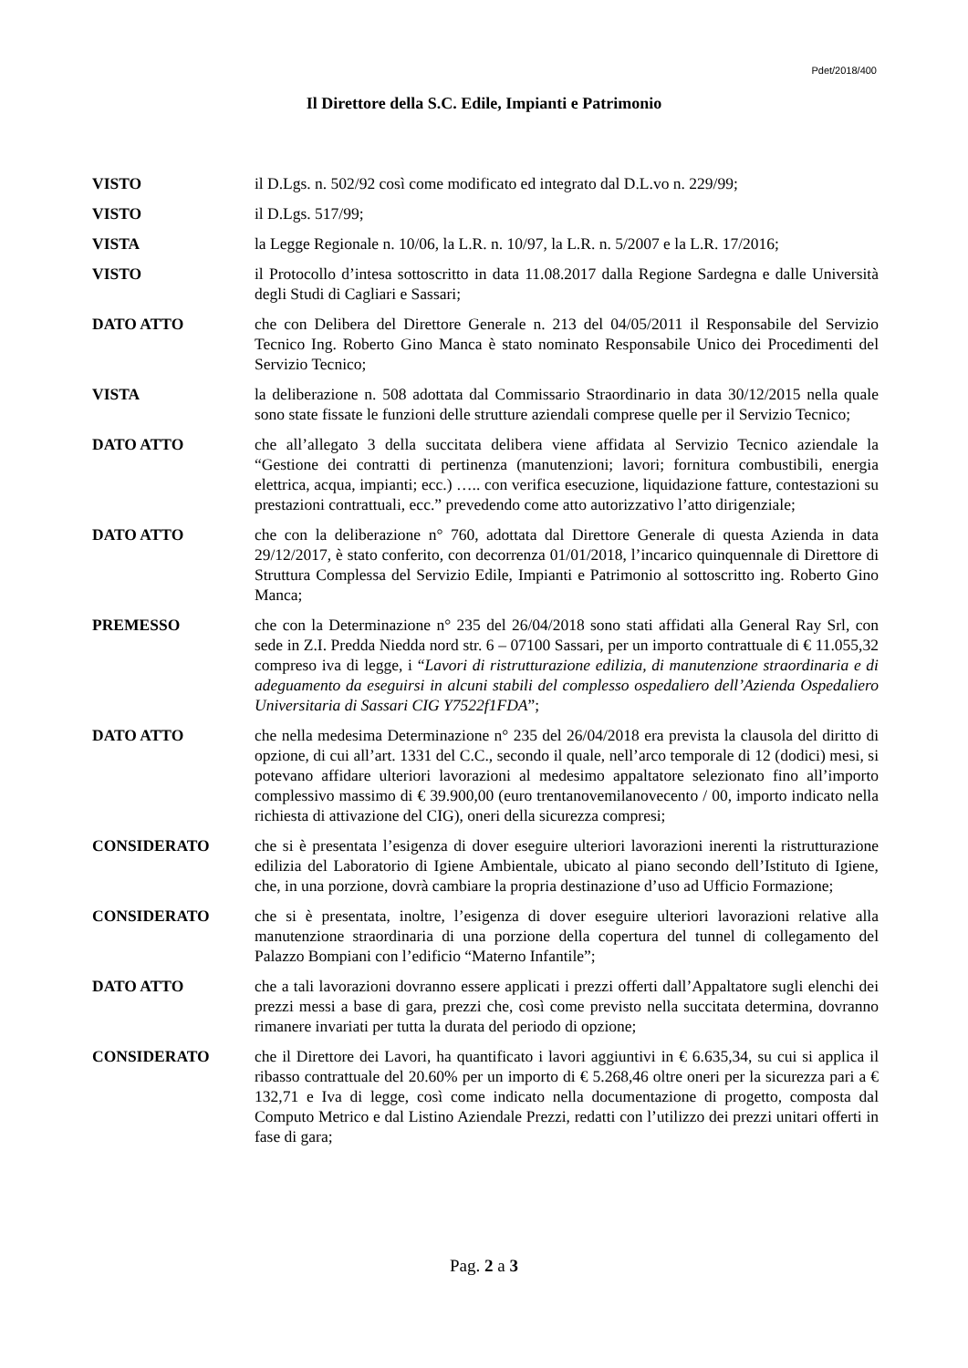Pdet/2018/400
Il Direttore della S.C. Edile, Impianti e Patrimonio
VISTO il D.Lgs. n. 502/92 così come modificato ed integrato dal D.L.vo n. 229/99;
VISTO il D.Lgs. 517/99;
VISTA la Legge Regionale n. 10/06, la L.R. n. 10/97, la L.R. n. 5/2007 e la L.R. 17/2016;
VISTO il Protocollo d’intesa sottoscritto in data 11.08.2017 dalla Regione Sardegna e dalle Università degli Studi di Cagliari e Sassari;
DATO ATTO che con Delibera del Direttore Generale n. 213 del 04/05/2011 il Responsabile del Servizio Tecnico Ing. Roberto Gino Manca è stato nominato Responsabile Unico dei Procedimenti del Servizio Tecnico;
VISTA la deliberazione n. 508 adottata dal Commissario Straordinario in data 30/12/2015 nella quale sono state fissate le funzioni delle strutture aziendali comprese quelle per il Servizio Tecnico;
DATO ATTO che all’allegato 3 della succitata delibera viene affidata al Servizio Tecnico aziendale la “Gestione dei contratti di pertinenza (manutenzioni; lavori; fornitura combustibili, energia elettrica, acqua, impianti; ecc.) ….. con verifica esecuzione, liquidazione fatture, contestazioni su prestazioni contrattuali, ecc.” prevedendo come atto autorizzativo l’atto dirigenziale;
DATO ATTO che con la deliberazione n° 760, adottata dal Direttore Generale di questa Azienda in data 29/12/2017, è stato conferito, con decorrenza 01/01/2018, l’incarico quinquennale di Direttore di Struttura Complessa del Servizio Edile, Impianti e Patrimonio al sottoscritto ing. Roberto Gino Manca;
PREMESSO che con la Determinazione n° 235 del 26/04/2018 sono stati affidati alla General Ray Srl, con sede in Z.I. Predda Niedda nord str. 6 – 07100 Sassari, per un importo contrattuale di € 11.055,32 compreso iva di legge, i “Lavori di ristrutturazione edilizia, di manutenzione straordinaria e di adeguamento da eseguirsi in alcuni stabili del complesso ospedaliero dell’Azienda Ospedaliero Universitaria di Sassari CIG Y7522f1FDA”;
DATO ATTO che nella medesima Determinazione n° 235 del 26/04/2018 era prevista la clausola del diritto di opzione, di cui all’art. 1331 del C.C., secondo il quale, nell’arco temporale di 12 (dodici) mesi, si potevano affidare ulteriori lavorazioni al medesimo appaltatore selezionato fino all’importo complessivo massimo di € 39.900,00 (euro trentanovemilanovecento / 00, importo indicato nella richiesta di attivazione del CIG), oneri della sicurezza compresi;
CONSIDERATO che si è presentata l’esigenza di dover eseguire ulteriori lavorazioni inerenti la ristrutturazione edilizia del Laboratorio di Igiene Ambientale, ubicato al piano secondo dell’Istituto di Igiene, che, in una porzione, dovrà cambiare la propria destinazione d’uso ad Ufficio Formazione;
CONSIDERATO che si è presentata, inoltre, l’esigenza di dover eseguire ulteriori lavorazioni relative alla manutenzione straordinaria di una porzione della copertura del tunnel di collegamento del Palazzo Bompiani con l’edificio “Materno Infantile”;
DATO ATTO che a tali lavorazioni dovranno essere applicati i prezzi offerti dall’Appaltatore sugli elenchi dei prezzi messi a base di gara, prezzi che, così come previsto nella succitata determina, dovranno rimanere invariati per tutta la durata del periodo di opzione;
CONSIDERATO che il Direttore dei Lavori, ha quantificato i lavori aggiuntivi in € 6.635,34, su cui si applica il ribasso contrattuale del 20.60% per un importo di € 5.268,46 oltre oneri per la sicurezza pari a € 132,71 e Iva di legge, così come indicato nella documentazione di progetto, composta dal Computo Metrico e dal Listino Aziendale Prezzi, redatti con l’utilizzo dei prezzi unitari offerti in fase di gara;
Pag. 2 a 3